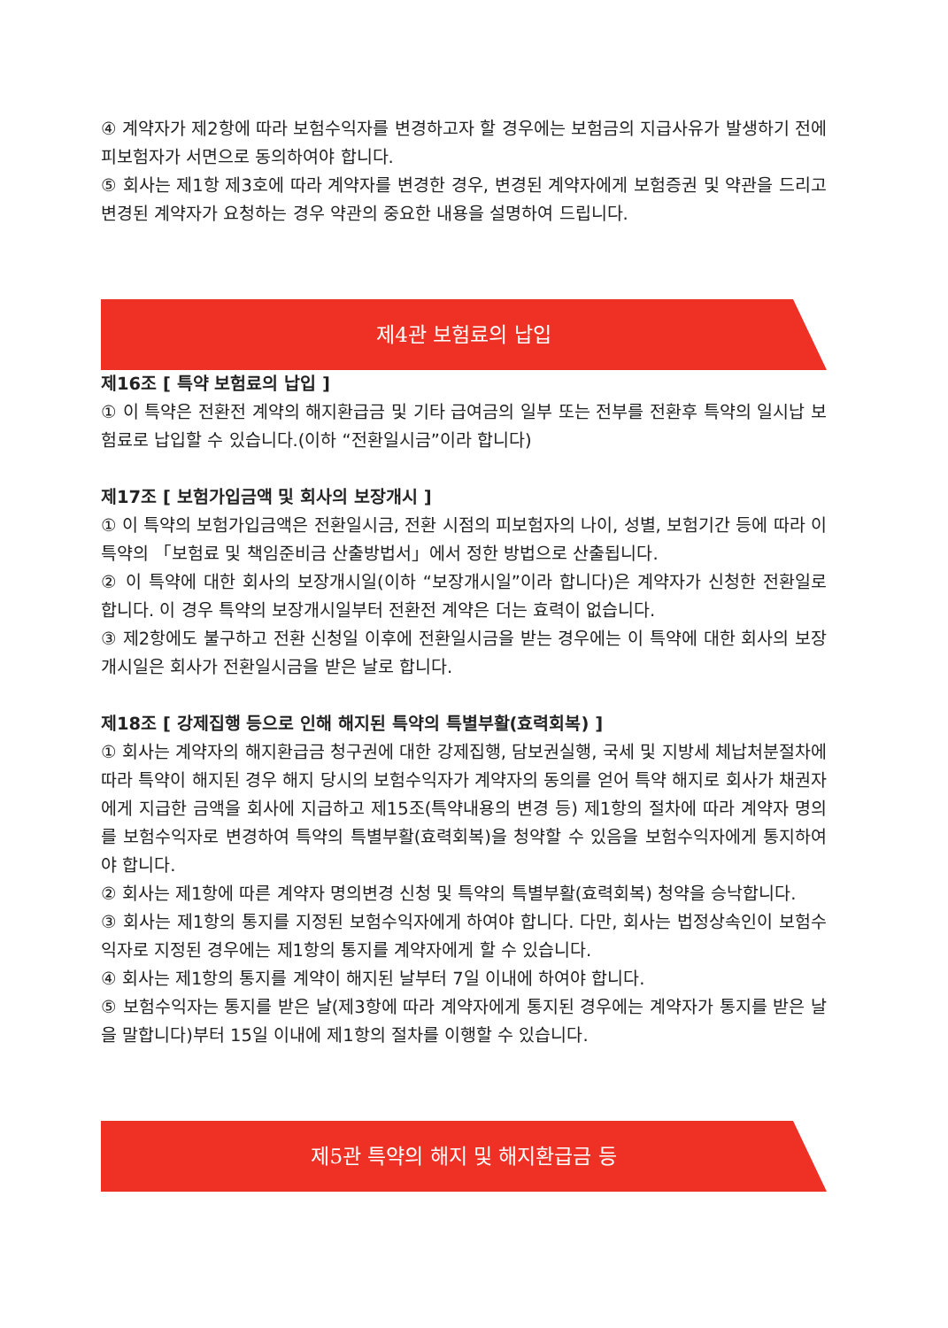④ 계약자가 제2항에 따라 보험수익자를 변경하고자 할 경우에는 보험금의 지급사유가 발생하기 전에 피보험자가 서면으로 동의하여야 합니다.
⑤ 회사는 제1항 제3호에 따라 계약자를 변경한 경우, 변경된 계약자에게 보험증권 및 약관을 드리고 변경된 계약자가 요청하는 경우 약관의 중요한 내용을 설명하여 드립니다.
제4관 보험료의 납입
제16조 [ 특약 보험료의 납입 ]
① 이 특약은 전환전 계약의 해지환급금 및 기타 급여금의 일부 또는 전부를 전환후 특약의 일시납 보험료로 납입할 수 있습니다.(이하 “전환일시금”이라 합니다)
제17조 [ 보험가입금액 및 회사의 보장개시 ]
① 이 특약의 보험가입금액은 전환일시금, 전환 시점의 피보험자의 나이, 성별, 보험기간 등에 따라 이 특약의 「보험료 및 책임준비금 산출방법서」에서 정한 방법으로 산출됩니다.
② 이 특약에 대한 회사의 보장개시일(이하 “보장개시일”이라 합니다)은 계약자가 신청한 전환일로 합니다. 이 경우 특약의 보장개시일부터 전환전 계약은 더는 효력이 없습니다.
③ 제2항에도 불구하고 전환 신청일 이후에 전환일시금을 받는 경우에는 이 특약에 대한 회사의 보장개시일은 회사가 전환일시금을 받은 날로 합니다.
제18조 [ 강제집행 등으로 인해 해지된 특약의 특별부활(효력회복) ]
① 회사는 계약자의 해지환급금 청구권에 대한 강제집행, 담보권실행, 국세 및 지방세 체납처분절차에 따라 특약이 해지된 경우 해지 당시의 보험수익자가 계약자의 동의를 얻어 특약 해지로 회사가 채권자에게 지급한 금액을 회사에 지급하고 제15조(특약내용의 변경 등) 제1항의 절차에 따라 계약자 명의를 보험수익자로 변경하여 특약의 특별부활(효력회복)을 청약할 수 있음을 보험수익자에게 통지하여야 합니다.
② 회사는 제1항에 따른 계약자 명의변경 신청 및 특약의 특별부활(효력회복) 청약을 승낙합니다.
③ 회사는 제1항의 통지를 지정된 보험수익자에게 하여야 합니다. 다만, 회사는 법정상속인이 보험수익자로 지정된 경우에는 제1항의 통지를 계약자에게 할 수 있습니다.
④ 회사는 제1항의 통지를 계약이 해지된 날부터 7일 이내에 하여야 합니다.
⑤ 보험수익자는 통지를 받은 날(제3항에 따라 계약자에게 통지된 경우에는 계약자가 통지를 받은 날을 말합니다)부터 15일 이내에 제1항의 절차를 이행할 수 있습니다.
제5관 특약의 해지 및 해지환급금 등